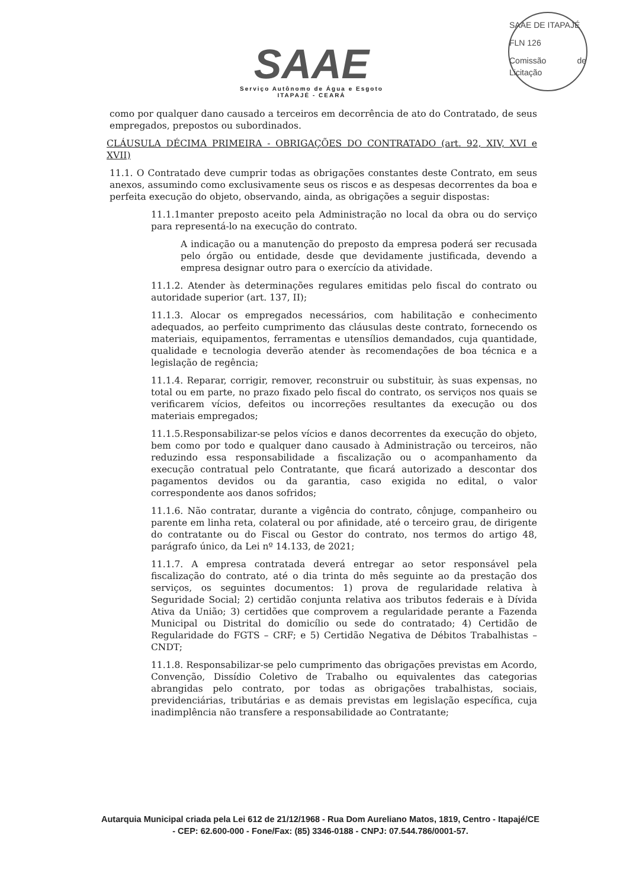SAAE DE ITAPAJÉ
FLN 126
Comissão de Licitação
SAAE
Serviço Autônomo de Água e Esgoto
ITAPAJÉ - CEARÁ
como por qualquer dano causado a terceiros em decorrência de ato do Contratado, de seus empregados, prepostos ou subordinados.
CLÁUSULA DÉCIMA PRIMEIRA - OBRIGAÇÕES DO CONTRATADO (art. 92, XIV, XVI e XVII)
11.1. O Contratado deve cumprir todas as obrigações constantes deste Contrato, em seus anexos, assumindo como exclusivamente seus os riscos e as despesas decorrentes da boa e perfeita execução do objeto, observando, ainda, as obrigações a seguir dispostas:
11.1.1manter preposto aceito pela Administração no local da obra ou do serviço para representá-lo na execução do contrato.
A indicação ou a manutenção do preposto da empresa poderá ser recusada pelo órgão ou entidade, desde que devidamente justificada, devendo a empresa designar outro para o exercício da atividade.
11.1.2. Atender às determinações regulares emitidas pelo fiscal do contrato ou autoridade superior (art. 137, II);
11.1.3. Alocar os empregados necessários, com habilitação e conhecimento adequados, ao perfeito cumprimento das cláusulas deste contrato, fornecendo os materiais, equipamentos, ferramentas e utensílios demandados, cuja quantidade, qualidade e tecnologia deverão atender às recomendações de boa técnica e a legislação de regência;
11.1.4. Reparar, corrigir, remover, reconstruir ou substituir, às suas expensas, no total ou em parte, no prazo fixado pelo fiscal do contrato, os serviços nos quais se verificarem vícios, defeitos ou incorreções resultantes da execução ou dos materiais empregados;
11.1.5.Responsabilizar-se pelos vícios e danos decorrentes da execução do objeto, bem como por todo e qualquer dano causado à Administração ou terceiros, não reduzindo essa responsabilidade a fiscalização ou o acompanhamento da execução contratual pelo Contratante, que ficará autorizado a descontar dos pagamentos devidos ou da garantia, caso exigida no edital, o valor correspondente aos danos sofridos;
11.1.6. Não contratar, durante a vigência do contrato, cônjuge, companheiro ou parente em linha reta, colateral ou por afinidade, até o terceiro grau, de dirigente do contratante ou do Fiscal ou Gestor do contrato, nos termos do artigo 48, parágrafo único, da Lei nº 14.133, de 2021;
11.1.7. A empresa contratada deverá entregar ao setor responsável pela fiscalização do contrato, até o dia trinta do mês seguinte ao da prestação dos serviços, os seguintes documentos: 1) prova de regularidade relativa à Seguridade Social; 2) certidão conjunta relativa aos tributos federais e à Dívida Ativa da União; 3) certidões que comprovem a regularidade perante a Fazenda Municipal ou Distrital do domicílio ou sede do contratado; 4) Certidão de Regularidade do FGTS – CRF; e 5) Certidão Negativa de Débitos Trabalhistas – CNDT;
11.1.8. Responsabilizar-se pelo cumprimento das obrigações previstas em Acordo, Convenção, Dissídio Coletivo de Trabalho ou equivalentes das categorias abrangidas pelo contrato, por todas as obrigações trabalhistas, sociais, previdenciárias, tributárias e as demais previstas em legislação específica, cuja inadimplência não transfere a responsabilidade ao Contratante;
Autarquia Municipal criada pela Lei 612 de 21/12/1968 - Rua Dom Aureliano Matos, 1819, Centro - Itapajé/CE - CEP: 62.600-000 - Fone/Fax: (85) 3346-0188 - CNPJ: 07.544.786/0001-57.